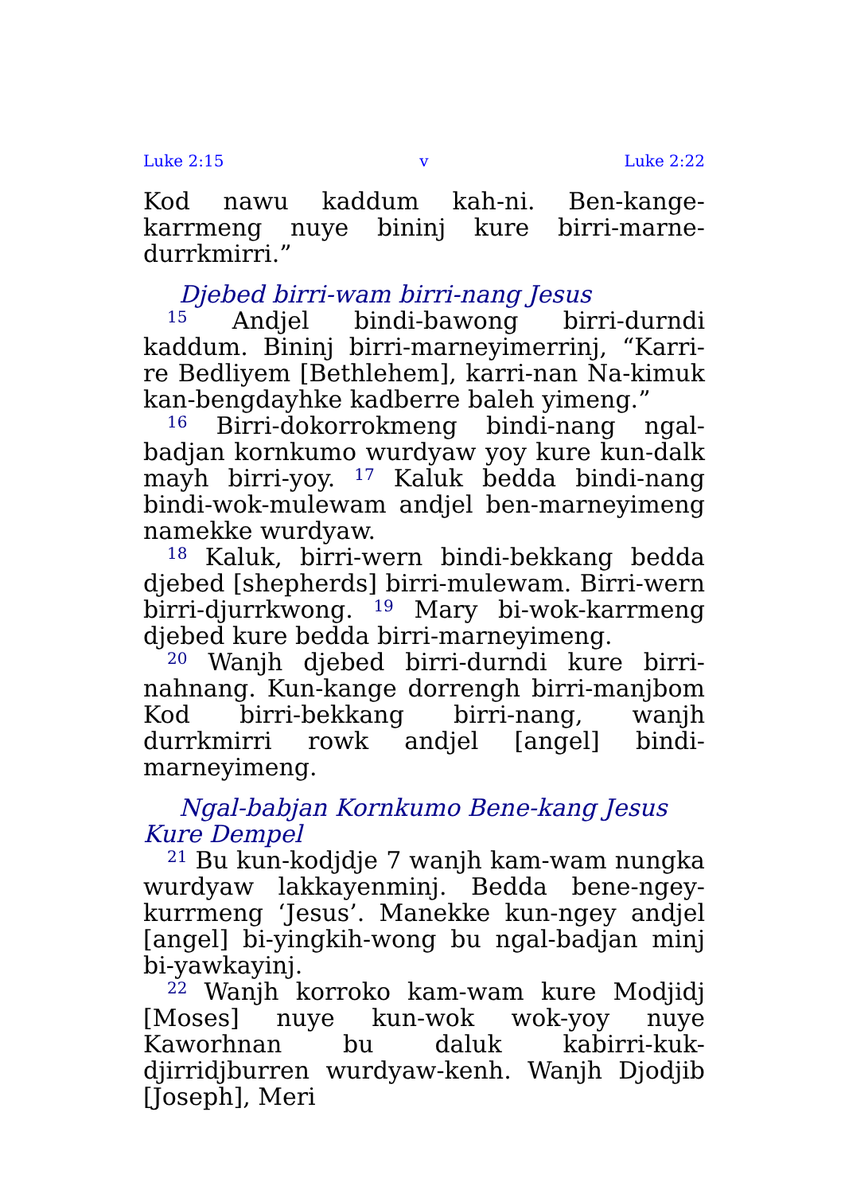Luke 2:15 v Luke 2:22
Kod nawu kaddum kah-ni. Ben-kange-karrmeng nuye bininj kure birri-marne-durrkmirri.”
Djebed birri-wam birri-nang Jesus
<sup>15</sup> Andjel bindi-bawong birri-durndi kaddum. Bininj birri-marneyimerrinj, “Karri-re Bedliyem [Bethlehem], karri-nan Na-kimuk kan-bengdayhke kadberre baleh yimeng.”
<sup>16</sup> Birri-dokorrokmeng bindi-nang ngal-badjan kornkumo wurdyaw yoy kure kun-dalk mayh birri-yoy. <sup>17</sup> Kaluk bedda bindi-nang bindi-wok-mulewam andjel ben-marneyimeng namekke wurdyaw.
<sup>18</sup> Kaluk, birri-wern bindi-bekkang bedda djebed [shepherds] birri-mulewam. Birri-wern birri-djurrkwong. <sup>19</sup> Mary bi-wok-karrmeng djebed kure bedda birri-marneyimeng.
<sup>20</sup> Wanjh djebed birri-durndi kure birri-nahnang. Kun-kange dorrengh birri-manjbom Kod birri-bekkang birri-nang, wanjh durrkmirri rowk andjel [angel] bindi-marneyimeng.
Ngal-babjan Kornkumo Bene-kang Jesus Kure Dempel
<sup>21</sup> Bu kun-kodjdje 7 wanjh kam-wam nungka wurdyaw lakkayenminj. Bedda bene-ngey-kurrmeng ‘Jesus’. Manekke kun-ngey andjel [angel] bi-yingkih-wong bu ngal-badjan minj bi-yawkayinj.
<sup>22</sup> Wanjh korroko kam-wam kure Modjidj [Moses] nuye kun-wok wok-yoy nuye Kaworhnan bu daluk kabirri-kuk-djirridjburren wurdyaw-kenh. Wanjh Djodjib [Joseph], Meri